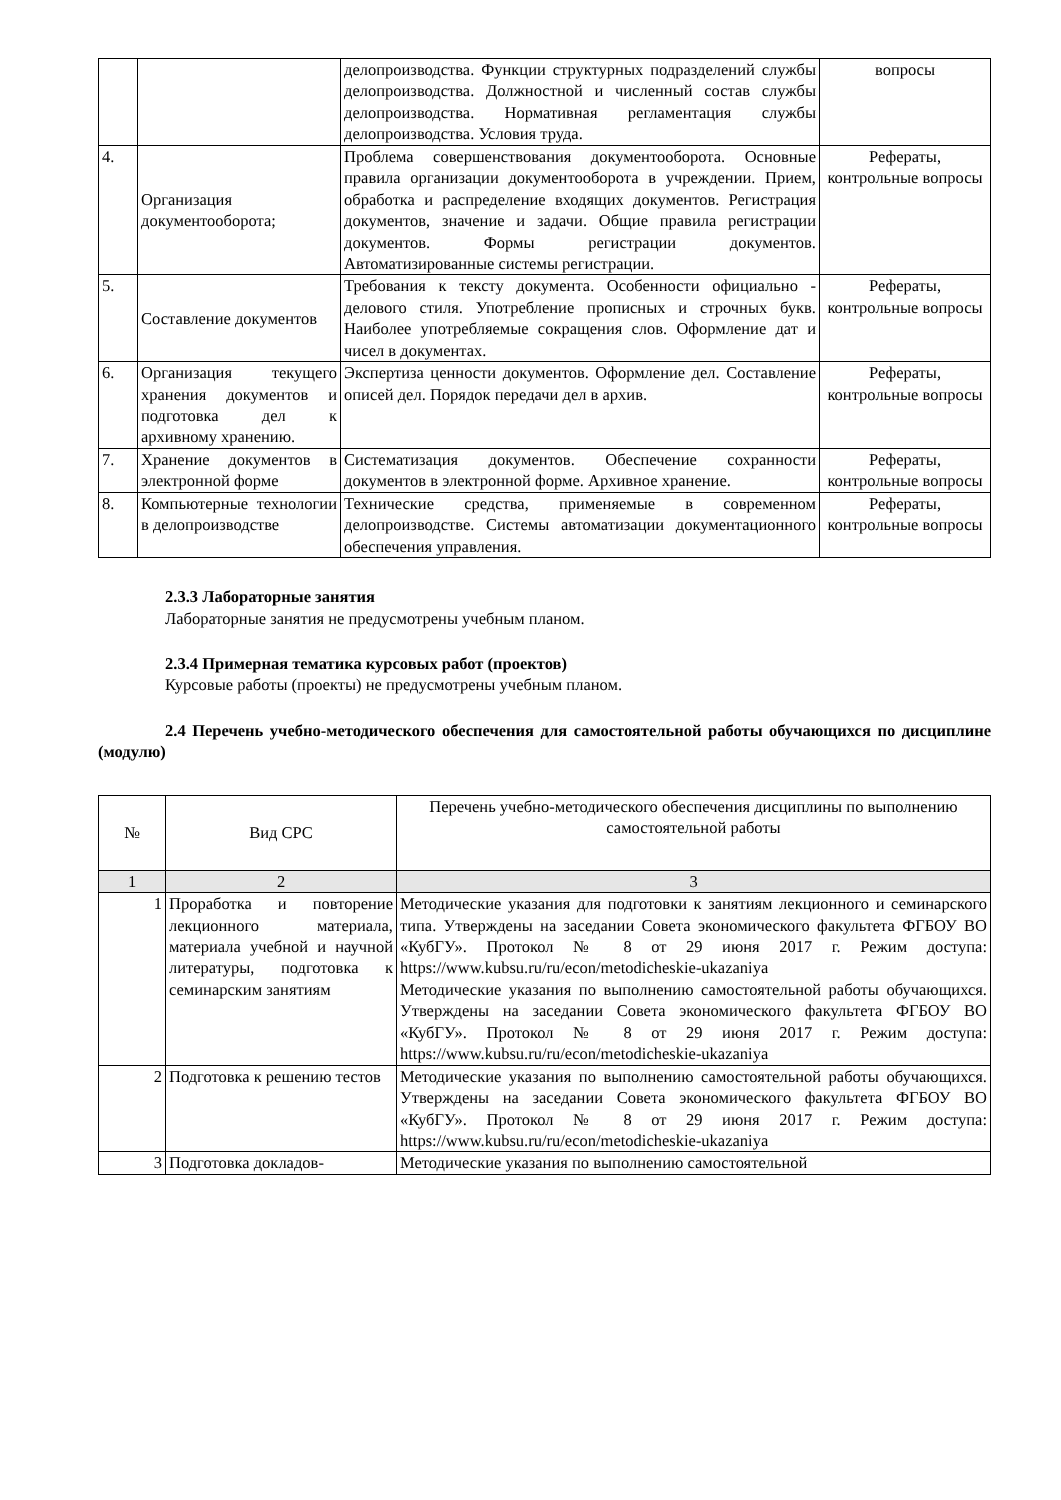| | | делопроизводства. Функции структурных подразделений службы делопроизводства. Должностной и численный состав службы делопроизводства. Нормативная регламентация службы делопроизводства. Условия труда. | вопросы |
| 4. | Организация документооборота; | Проблема совершенствования документооборота. Основные правила организации документооборота в учреждении. Прием, обработка и распределение входящих документов. Регистрация документов, значение и задачи. Общие правила регистрации документов. Формы регистрации документов. Автоматизированные системы регистрации. | Рефераты, контрольные вопросы |
| 5. | Составление документов | Требования к тексту документа. Особенности официально - делового стиля. Употребление прописных и строчных букв. Наиболее употребляемые сокращения слов. Оформление дат и чисел в документах. | Рефераты, контрольные вопросы |
| 6. | Организация текущего хранения документов и подготовка дел к архивному хранению. | Экспертиза ценности документов. Оформление дел. Составление описей дел. Порядок передачи дел в архив. | Рефераты, контрольные вопросы |
| 7. | Хранение документов в электронной форме | Систематизация документов. Обеспечение сохранности документов в электронной форме. Архивное хранение. | Рефераты, контрольные вопросы |
| 8. | Компьютерные технологии в делопроизводстве | Технические средства, применяемые в современном делопроизводстве. Системы автоматизации документационного обеспечения управления. | Рефераты, контрольные вопросы |
2.3.3 Лабораторные занятия
Лабораторные занятия не предусмотрены учебным планом.
2.3.4 Примерная тематика курсовых работ (проектов)
Курсовые работы (проекты) не предусмотрены учебным планом.
2.4 Перечень учебно-методического обеспечения для самостоятельной работы обучающихся по дисциплине (модулю)
| № | Вид СРС | Перечень учебно-методического обеспечения дисциплины по выполнению самостоятельной работы |
| --- | --- | --- |
| 1 | 2 | 3 |
| 1 | Проработка и повторение лекционного материала, материала учебной и научной литературы, подготовка к семинарским занятиям | Методические указания для подготовки к занятиям лекционного и семинарского типа. Утверждены на заседании Совета экономического факультета ФГБОУ ВО «КубГУ». Протокол № 8 от 29 июня 2017 г. Режим доступа: https://www.kubsu.ru/ru/econ/metodicheskie-ukazaniya Методические указания по выполнению самостоятельной работы обучающихся. Утверждены на заседании Совета экономического факультета ФГБОУ ВО «КубГУ». Протокол № 8 от 29 июня 2017 г. Режим доступа: https://www.kubsu.ru/ru/econ/metodicheskie-ukazaniya |
| 2 | Подготовка к решению тестов | Методические указания по выполнению самостоятельной работы обучающихся. Утверждены на заседании Совета экономического факультета ФГБОУ ВО «КубГУ». Протокол № 8 от 29 июня 2017 г. Режим доступа: https://www.kubsu.ru/ru/econ/metodicheskie-ukazaniya |
| 3 | Подготовка докладов- | Методические указания по выполнению самостоятельной |